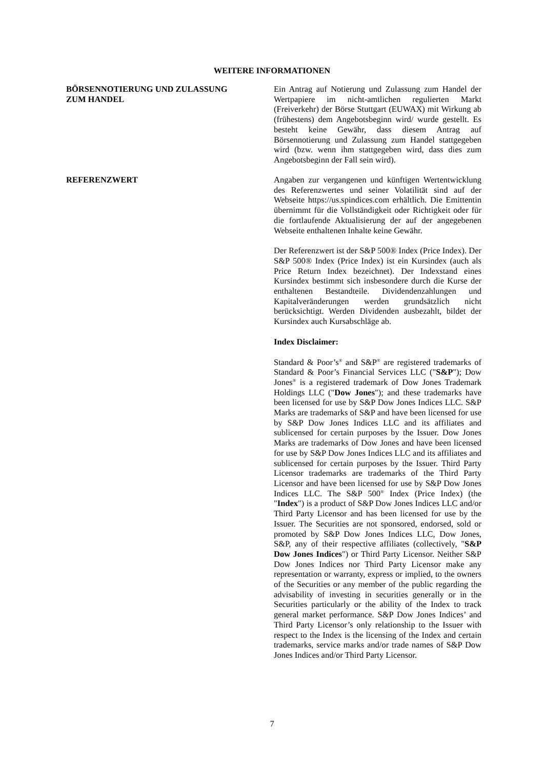WEITERE INFORMATIONEN
BÖRSENNOTIERUNG UND ZULASSUNG
ZUM HANDEL
Ein Antrag auf Notierung und Zulassung zum Handel der Wertpapiere im nicht-amtlichen regulierten Markt (Freiverkehr) der Börse Stuttgart (EUWAX) mit Wirkung ab (frühestens) dem Angebotsbeginn wird/ wurde gestellt. Es besteht keine Gewähr, dass diesem Antrag auf Börsennotierung und Zulassung zum Handel stattgegeben wird (bzw. wenn ihm stattgegeben wird, dass dies zum Angebotsbeginn der Fall sein wird).
REFERENZWERT Angaben zur vergangenen und künftigen Wertentwicklung des Referenzwertes und seiner Volatilität sind auf der Webseite https://us.spindices.com erhältlich. Die Emittentin übernimmt für die Vollständigkeit oder Richtigkeit oder für die fortlaufende Aktualisierung der auf der angegebenen Webseite enthaltenen Inhalte keine Gewähr.
Der Referenzwert ist der S&P 500® Index (Price Index). Der S&P 500® Index (Price Index) ist ein Kursindex (auch als Price Return Index bezeichnet). Der Indexstand eines Kursindex bestimmt sich insbesondere durch die Kurse der enthaltenen Bestandteile. Dividendenzahlungen und Kapitalveränderungen werden grundsätzlich nicht berücksichtigt. Werden Dividenden ausbezahlt, bildet der Kursindex auch Kursabschläge ab.
Index Disclaimer:
Standard & Poor’s<sup>®</sup> and S&P<sup>®</sup> are registered trademarks of Standard & Poor’s Financial Services LLC ("S&P"); Dow Jones<sup>®</sup> is a registered trademark of Dow Jones Trademark Holdings LLC ("Dow Jones"); and these trademarks have been licensed for use by S&P Dow Jones Indices LLC. S&P Marks are trademarks of S&P and have been licensed for use by S&P Dow Jones Indices LLC and its affiliates and sublicensed for certain purposes by the Issuer. Dow Jones Marks are trademarks of Dow Jones and have been licensed for use by S&P Dow Jones Indices LLC and its affiliates and sublicensed for certain purposes by the Issuer. Third Party Licensor trademarks are trademarks of the Third Party Licensor and have been licensed for use by S&P Dow Jones Indices LLC. The S&P 500<sup>®</sup> Index (Price Index) (the "Index") is a product of S&P Dow Jones Indices LLC and/or Third Party Licensor and has been licensed for use by the Issuer. The Securities are not sponsored, endorsed, sold or promoted by S&P Dow Jones Indices LLC, Dow Jones, S&P, any of their respective affiliates (collectively, "S&P Dow Jones Indices") or Third Party Licensor. Neither S&P Dow Jones Indices nor Third Party Licensor make any representation or warranty, express or implied, to the owners of the Securities or any member of the public regarding the advisability of investing in securities generally or in the Securities particularly or the ability of the Index to track general market performance. S&P Dow Jones Indices’ and Third Party Licensor’s only relationship to the Issuer with respect to the Index is the licensing of the Index and certain trademarks, service marks and/or trade names of S&P Dow Jones Indices and/or Third Party Licensor.
7